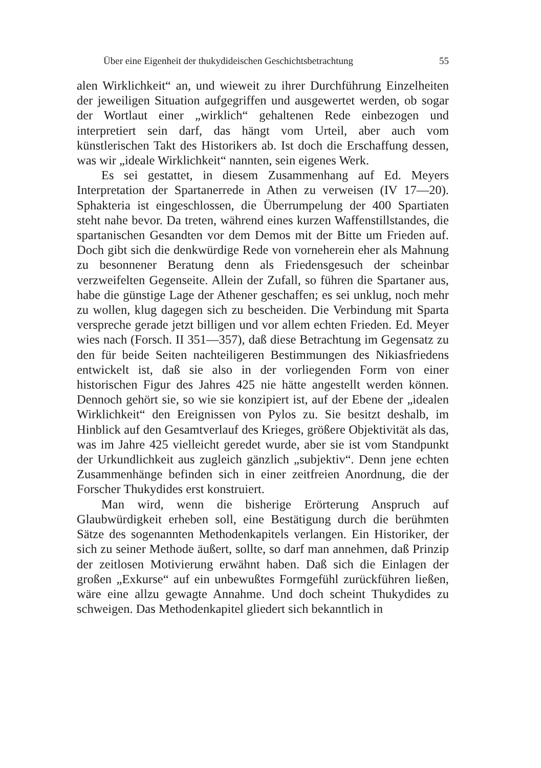Über eine Eigenheit der thukydideischen Geschichtsbetrachtung 55
alen Wirklichkeit“ an, und wieweit zu ihrer Durchführung Einzelheiten der jeweiligen Situation aufgegriffen und ausgewertet werden, ob sogar der Wortlaut einer „wirklich“ gehaltenen Rede einbezogen und interpretiert sein darf, das hängt vom Urteil, aber auch vom künstlerischen Takt des Historikers ab. Ist doch die Erschaffung dessen, was wir „ideale Wirklichkeit“ nannten, sein eigenes Werk.
Es sei gestattet, in diesem Zusammenhang auf Ed. Meyers Interpretation der Spartanerrede in Athen zu verweisen (IV 17—20). Sphakteria ist eingeschlossen, die Überrumpelung der 400 Spartiaten steht nahe bevor. Da treten, während eines kurzen Waffenstillstandes, die spartanischen Gesandten vor dem Demos mit der Bitte um Frieden auf. Doch gibt sich die denkwürdige Rede von vorneherein eher als Mahnung zu besonnener Beratung denn als Friedensgesuch der scheinbar verzweifelten Gegenseite. Allein der Zufall, so führen die Spartaner aus, habe die günstige Lage der Athener geschaffen; es sei unklug, noch mehr zu wollen, klug dagegen sich zu bescheiden. Die Verbindung mit Sparta verspreche gerade jetzt billigen und vor allem echten Frieden. Ed. Meyer wies nach (Forsch. II 351—357), daß diese Betrachtung im Gegensatz zu den für beide Seiten nachteiligeren Bestimmungen des Nikiasfriedens entwickelt ist, daß sie also in der vorliegenden Form von einer historischen Figur des Jahres 425 nie hätte angestellt werden können. Dennoch gehört sie, so wie sie konzipiert ist, auf der Ebene der „idealen Wirklichkeit“ den Ereignissen von Pylos zu. Sie besitzt deshalb, im Hinblick auf den Gesamtverlauf des Krieges, größere Objektivität als das, was im Jahre 425 vielleicht geredet wurde, aber sie ist vom Standpunkt der Urkundlichkeit aus zugleich gänzlich „subjektiv“. Denn jene echten Zusammenhänge befinden sich in einer zeitfreien Anordnung, die der Forscher Thukydides erst konstruiert.
Man wird, wenn die bisherige Erörterung Anspruch auf Glaubwürdigkeit erheben soll, eine Bestätigung durch die berühmten Sätze des sogenannten Methodenkapitels verlangen. Ein Historiker, der sich zu seiner Methode äußert, sollte, so darf man annehmen, daß Prinzip der zeitlosen Motivierung erwähnt haben. Daß sich die Einlagen der großen „Exkurse“ auf ein unbewußtes Formgefühl zurückführen ließen, wäre eine allzu gewagte Annahme. Und doch scheint Thukydides zu schweigen. Das Methodenkapitel gliedert sich bekanntlich in